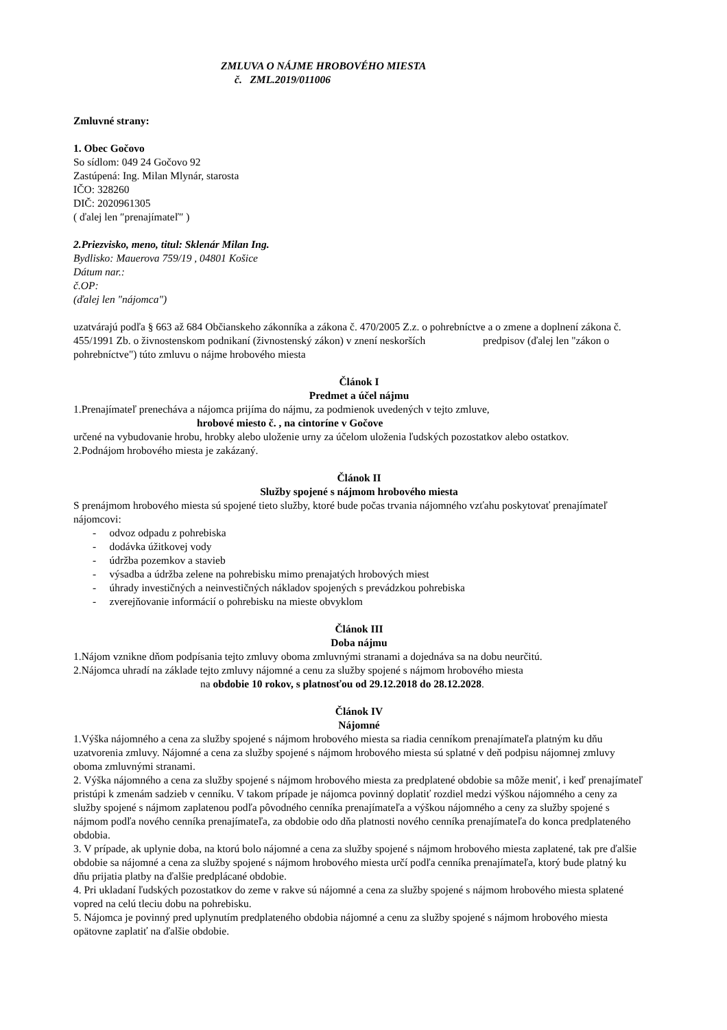ZMLUVA O NÁJME HROBOVÉHO MIESTA
č. ZML.2019/011006
Zmluvné strany:
1. Obec Gočovo
So sídlom: 049 24 Gočovo 92
Zastúpená: Ing. Milan Mlynár, starosta
IČO: 328260
DIČ: 2020961305
( ďalej len ″prenajímateľ″ )
2.Priezvisko, meno, titul: Sklenár Milan Ing.
Bydlisko: Mauerova 759/19 , 04801 Košice
Dátum nar.:
č.OP:
(ďalej len "nájomca")
uzatvárajú podľa § 663 až 684 Občianskeho zákonníka a zákona č. 470/2005 Z.z. o pohrebníctve a o zmene a doplnení zákona č. 455/1991 Zb. o živnostenskom podnikaní (živnostenský zákon) v znení neskorších predpisov (ďalej len "zákon o pohrebníctve") túto zmluvu o nájme hrobového miesta
Článok I
Predmet a účel nájmu
1.Prenajímateľ prenecháva a nájomca prijíma do nájmu, za podmienok uvedených v tejto zmluve,
hrobové miesto č. , na cintoríne v Gočove
určené na vybudovanie hrobu, hrobky alebo uloženie urny za účelom uloženia ľudských pozostatkov alebo ostatkov.
2.Podnájom hrobového miesta je zakázaný.
Článok II
Služby spojené s nájmom hrobového miesta
S prenájmom hrobového miesta sú spojené tieto služby, ktoré bude počas trvania nájomného vzťahu poskytovať prenajímateľ nájomcovi:
- odvoz odpadu z pohrebiska
- dodávka úžitkovej vody
- údržba pozemkov a stavieb
- výsadba a údržba zelene na pohrebisku mimo prenajatých hrobových miest
- úhrady investičných a neinvestičných nákladov spojených s prevádzkou pohrebiska
- zverejňovanie informácií o pohrebisku na mieste obvyklom
Článok III
Doba nájmu
1.Nájom vznikne dňom podpísania tejto zmluvy oboma zmluvnými stranami a dojednáva sa na dobu neurčitú.
2.Nájomca uhradí na základe tejto zmluvy nájomné a cenu za služby spojené s nájmom hrobového miesta
na obdobie 10 rokov, s platnosťou od 29.12.2018 do 28.12.2028.
Článok IV
Nájomné
1.Výška nájomného a cena za služby spojené s nájmom hrobového miesta sa riadia cenníkom prenajímateľa platným ku dňu uzatvorenia zmluvy. Nájomné a cena za služby spojené s nájmom hrobového miesta sú splatné v deň podpisu nájomnej zmluvy oboma zmluvnými stranami.
2. Výška nájomného a cena za služby spojené s nájmom hrobového miesta za predplatené obdobie sa môže meniť, i keď prenajímateľ pristúpi k zmenám sadzieb v cenníku. V takom prípade je nájomca povinný doplatiť rozdiel medzi výškou nájomného a ceny za služby spojené s nájmom zaplatenou podľa pôvodného cenníka prenajímateľa a výškou nájomného a ceny za služby spojené s nájmom podľa nového cenníka prenajímateľa, za obdobie odo dňa platnosti nového cenníka prenajímateľa do konca predplateného obdobia.
3. V prípade, ak uplynie doba, na ktorú bolo nájomné a cena za služby spojené s nájmom hrobového miesta zaplatené, tak pre ďalšie obdobie sa nájomné a cena za služby spojené s nájmom hrobového miesta určí podľa cenníka prenajímateľa, ktorý bude platný ku dňu prijatia platby na ďalšie predplácané obdobie.
4. Pri ukladaní ľudských pozostatkov do zeme v rakve sú nájomné a cena za služby spojené s nájmom hrobového miesta splatené vopred na celú tleciu dobu na pohrebisku.
5. Nájomca je povinný pred uplynutím predplateného obdobia nájomné a cenu za služby spojené s nájmom hrobového miesta opätovne zaplatiť na ďalšie obdobie.